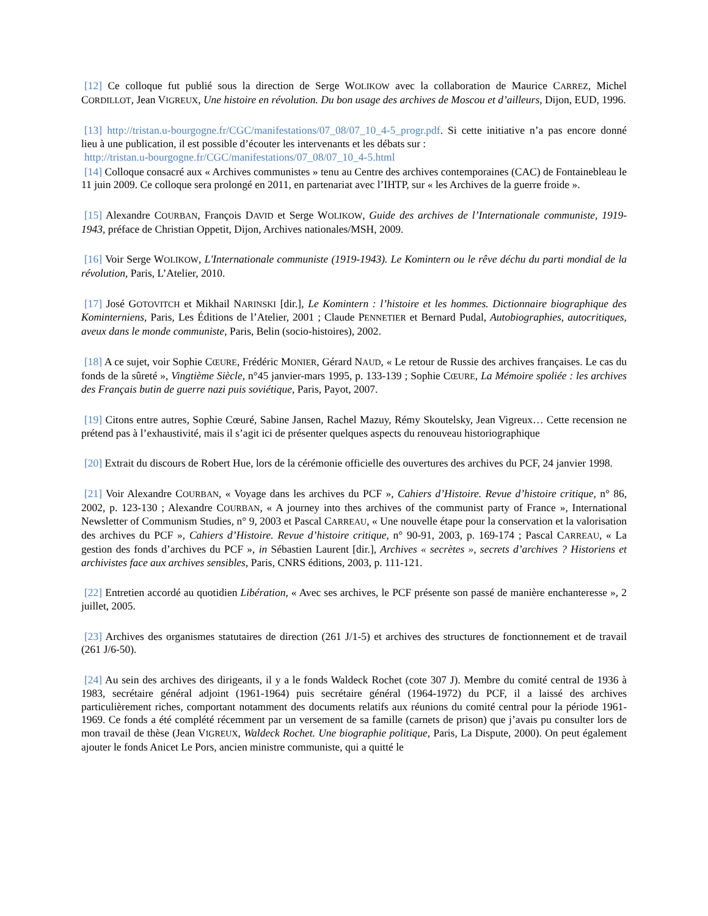[12] Ce colloque fut publié sous la direction de Serge WOLIKOW avec la collaboration de Maurice CARREZ, Michel CORDILLOT, Jean VIGREUX, Une histoire en révolution. Du bon usage des archives de Moscou et d’ailleurs, Dijon, EUD, 1996.
[13] http://tristan.u-bourgogne.fr/CGC/manifestations/07_08/07_10_4-5_progr.pdf. Si cette initiative n’a pas encore donné lieu à une publication, il est possible d’écouter les intervenants et les débats sur :
http://tristan.u-bourgogne.fr/CGC/manifestations/07_08/07_10_4-5.html
[14] Colloque consacré aux « Archives communistes » tenu au Centre des archives contemporaines (CAC) de Fontainebleau le 11 juin 2009. Ce colloque sera prolongé en 2011, en partenariat avec l’IHTP, sur « les Archives de la guerre froide ».
[15] Alexandre COURBAN, François DAVID et Serge WOLIKOW, Guide des archives de l’Internationale communiste, 1919-1943, préface de Christian Oppetit, Dijon, Archives nationales/MSH, 2009.
[16] Voir Serge WOLIKOW, L'Internationale communiste (1919-1943). Le Komintern ou le rêve déchu du parti mondial de la révolution, Paris, L’Atelier, 2010.
[17] José GOTOVITCH et Mikhail NARINSKI [dir.], Le Komintern : l’histoire et les hommes. Dictionnaire biographique des Kominterniens, Paris, Les Éditions de l’Atelier, 2001 ; Claude PENNETIER et Bernard Pudal, Autobiographies, autocritiques, aveux dans le monde communiste, Paris, Belin (socio-histoires), 2002.
[18] A ce sujet, voir Sophie CŒURE, Frédéric MONIER, Gérard NAUD, « Le retour de Russie des archives françaises. Le cas du fonds de la sûreté », Vingtième Siècle, n°45 janvier-mars 1995, p. 133-139 ; Sophie CŒURE, La Mémoire spoliée : les archives des Français butin de guerre nazi puis soviétique, Paris, Payot, 2007.
[19] Citons entre autres, Sophie Cœuré, Sabine Jansen, Rachel Mazuy, Rémy Skoutelsky, Jean Vigreux… Cette recension ne prétend pas à l’exhaustivité, mais il s’agit ici de présenter quelques aspects du renouveau historiographique
[20] Extrait du discours de Robert Hue, lors de la cérémonie officielle des ouvertures des archives du PCF, 24 janvier 1998.
[21] Voir Alexandre COURBAN, « Voyage dans les archives du PCF », Cahiers d’Histoire. Revue d’histoire critique, n° 86, 2002, p. 123-130 ; Alexandre COURBAN, « A journey into thes archives of the communist party of France », International Newsletter of Communism Studies, n° 9, 2003 et Pascal CARREAU, « Une nouvelle étape pour la conservation et la valorisation des archives du PCF », Cahiers d’Histoire. Revue d’histoire critique, n° 90-91, 2003, p. 169-174 ; Pascal CARREAU, « La gestion des fonds d’archives du PCF », in Sébastien Laurent [dir.], Archives « secrètes », secrets d’archives ? Historiens et archivistes face aux archives sensibles, Paris, CNRS éditions, 2003, p. 111-121.
[22] Entretien accordé au quotidien Libération, « Avec ses archives, le PCF présente son passé de manière enchanteresse », 2 juillet, 2005.
[23] Archives des organismes statutaires de direction (261 J/1-5) et archives des structures de fonctionnement et de travail (261 J/6-50).
[24] Au sein des archives des dirigeants, il y a le fonds Waldeck Rochet (cote 307 J). Membre du comité central de 1936 à 1983, secrétaire général adjoint (1961-1964) puis secrétaire général (1964-1972) du PCF, il a laissé des archives particulièrement riches, comportant notamment des documents relatifs aux réunions du comité central pour la période 1961-1969. Ce fonds a été complété récemment par un versement de sa famille (carnets de prison) que j’avais pu consulter lors de mon travail de thèse (Jean VIGREUX, Waldeck Rochet. Une biographie politique, Paris, La Dispute, 2000). On peut également ajouter le fonds Anicet Le Pors, ancien ministre communiste, qui a quitté le